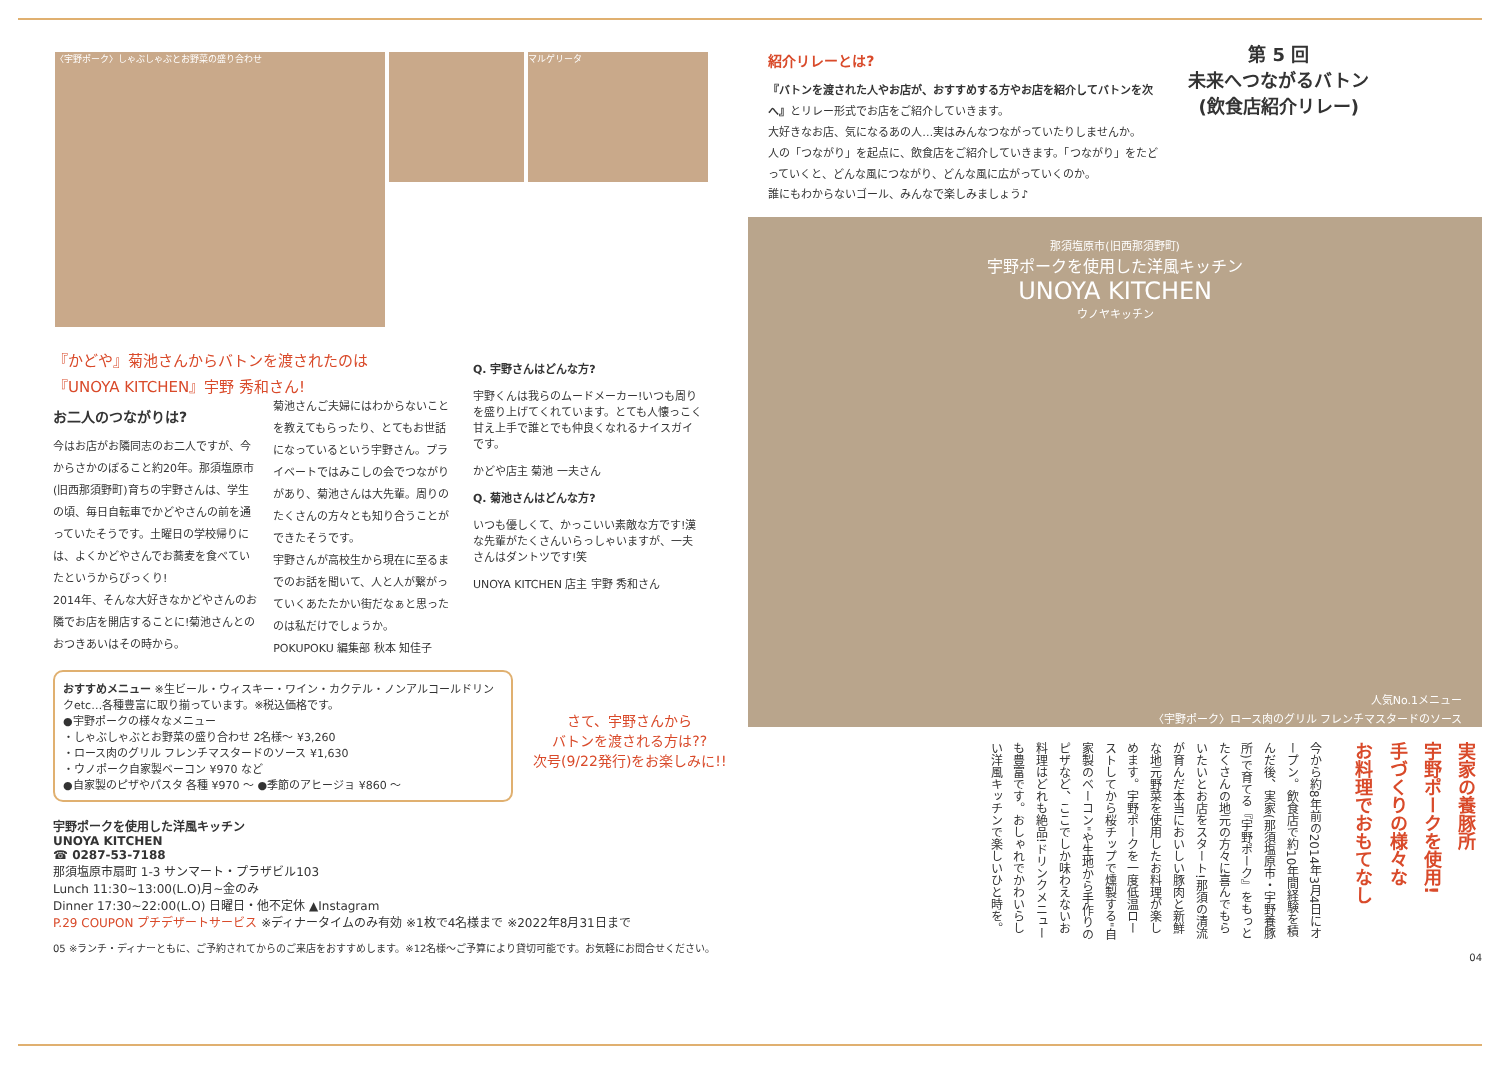〈宇野ポーク〉しゃぶしゃぶとお野菜の盛り合わせ マルゲリータ
『かどや』菊池さんからバトンを渡されたのは
『UNOYA KITCHEN』宇野 秀和さん!
お二人のつながりは?
今はお店がお隣同志のお二人ですが、今からさかのぼること約20年。那須塩原市(旧西那須野町)育ちの宇野さんは、学生の頃、毎日自転車でかどやさんの前を通っていたそうです。土曜日の学校帰りには、よくかどやさんでお蕎麦を食べていたというからびっくり!
2014年、そんな大好きなかどやさんのお隣でお店を開店することに!菊池さんとのおつきあいはその時から。
菊池さんご夫婦にはわからないことを教えてもらったり、とてもお世話になっているという宇野さん。プライベートではみこしの会でつながりがあり、菊池さんは大先輩。周りのたくさんの方々とも知り合うことができたそうです。
宇野さんが高校生から現在に至るまでのお話を聞いて、人と人が繋がっていくあたたかい街だなぁと思ったのは私だけでしょうか。
POKUPOKU 編集部 秋本 知佳子
Q. 宇野さんはどんな方?
宇野くんは我らのムードメーカー!いつも周りを盛り上げてくれています。とても人懐っこく甘え上手で誰とでも仲良くなれるナイスガイです。
かどや店主 菊池 一夫さん
Q. 菊池さんはどんな方?
いつも優しくて、かっこいい素敵な方です!漢な先輩がたくさんいらっしゃいますが、一夫さんはダントツです!笑
UNOYA KITCHEN 店主 宇野 秀和さん
おすすめメニュー ※生ビール・ウィスキー・ワイン・カクテル・ノンアルコールドリンクetc…各種豊富に取り揃っています。※税込価格です。
●宇野ポークの様々なメニュー
・しゃぶしゃぶとお野菜の盛り合わせ 2名様〜 ¥3,260
・ロース肉のグリル フレンチマスタードのソース ¥1,630
・ウノポーク自家製ベーコン ¥970 など
●自家製のピザやパスタ 各種 ¥970 〜 ●季節のアヒージョ ¥860 〜
さて、宇野さんから
バトンを渡される方は??
次号(9/22発行)をお楽しみに!!
宇野ポークを使用した洋風キッチン
UNOYA KITCHEN
☎ 0287-53-7188
那須塩原市扇町 1-3 サンマート・プラザビル103
Lunch 11:30~13:00(L.O)月~金のみ
Dinner 17:30~22:00(L.O) 日曜日・他不定休 ▲Instagram
P.29 COUPON プチデザートサービス ※ディナータイムのみ有効 ※1枚で4名様まで ※2022年8月31日まで
05 ※ランチ・ディナーともに、ご予約されてからのご来店をおすすめします。※12名様〜ご予算により貸切可能です。お気軽にお問合せください。
紹介リレーとは?
『バトンを渡された人やお店が、おすすめする方やお店を紹介してバトンを次へ』とリレー形式でお店をご紹介していきます。
大好きなお店、気になるあの人…実はみんなつながっていたりしませんか。
人の「つながり」を起点に、飲食店をご紹介していきます。「つながり」をたどっていくと、どんな風につながり、どんな風に広がっていくのか。
誰にもわからないゴール、みんなで楽しみましょう♪
第 5 回
未来へつながるバトン
(飲食店紹介リレー)
那須塩原市(旧西那須野町)
宇野ポークを使用した洋風キッチン
UNOYA KITCHEN
ウノヤキッチン
人気No.1メニュー
〈宇野ポーク〉ロース肉のグリル フレンチマスタードのソース
実家の養豚所
宇野ポークを使用!
手づくりの様々な
お料理でおもてなし
今から約8年前の2014年3月4日にオープン。飲食店で約10年間経験を積んだ後、実家(那須塩原市・宇野養豚所)で育てる『宇野ポーク』をもっとたくさんの地元の方々に喜んでもらいたいとお店をスタート!那須の清流が育んだ本当においしい豚肉と新鮮な地元野菜を使用したお料理が楽しめます。宇野ポークを一度低温ローストしてから桜チップで燻製する"自家製のベーコン"や生地から手作りのピザなど、ここでしか味わえないお料理はどれも絶品!ドリンクメニューも豊富です。おしゃれでかわいらしい洋風キッチンで楽しいひと時を。
04